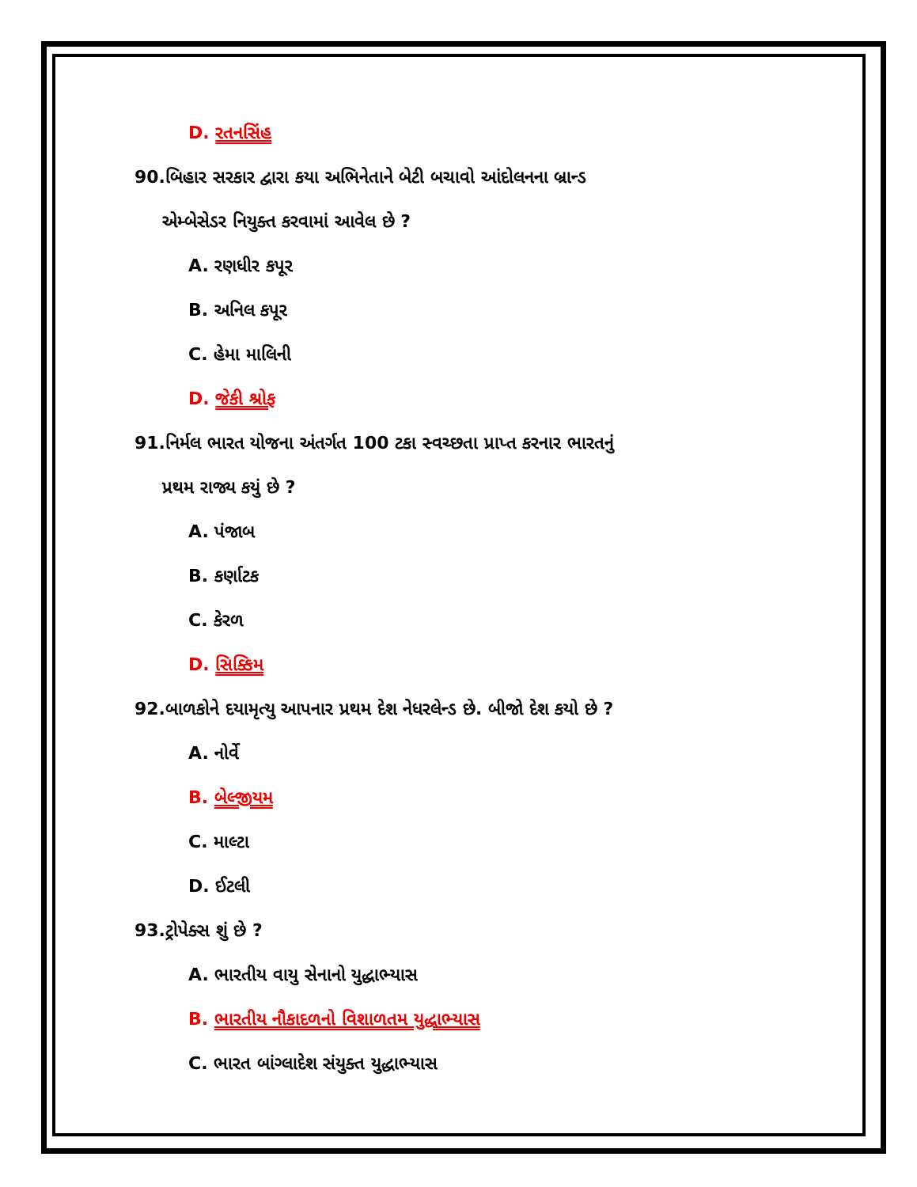D. રતનસિંહ
90.બિહાર સરકાર દ્વારા કયા અભિનેતાને બેટી બચાવો આંદોલનના બ્રાન્ડ
એમ્બેસેડર નિયુક્ત કરવામાં આવેલ છે ?
A. રણધીર કપૂર
B. અનિલ કપૂર
C. હેમા માલિની
D. જેકી શ્રોફ
91.નિર્મલ ભારત યોજના અંતર્ગત 100 ટકા સ્વચ્છતા પ્રાપ્ત કરનાર ભારતનું
પ્રથમ રાજ્ય કયું છે ?
A. પંજાબ
B. કર્ણાટક
C. કેરળ
D. સિક્કિમ
92.બાળકોને દયામૃત્યુ આપનાર પ્રથમ દેશ નેધરલેન્ડ છે. બીજો દેશ કયો છે ?
A. નોર્વે
B. બેલ્જીયમ
C. માલ્ટા
D. ઈટલી
93.ટ્રોપેક્સ શું છે ?
A. ભારતીય વાયુ સેનાનો યુદ્ધાભ્યાસ
B. ભારતીય નૌકાદળનો વિશાળતમ યુદ્ધાભ્યાસ
C. ભારત બાંગ્લાદેશ સંયુક્ત યુદ્ધાભ્યાસ